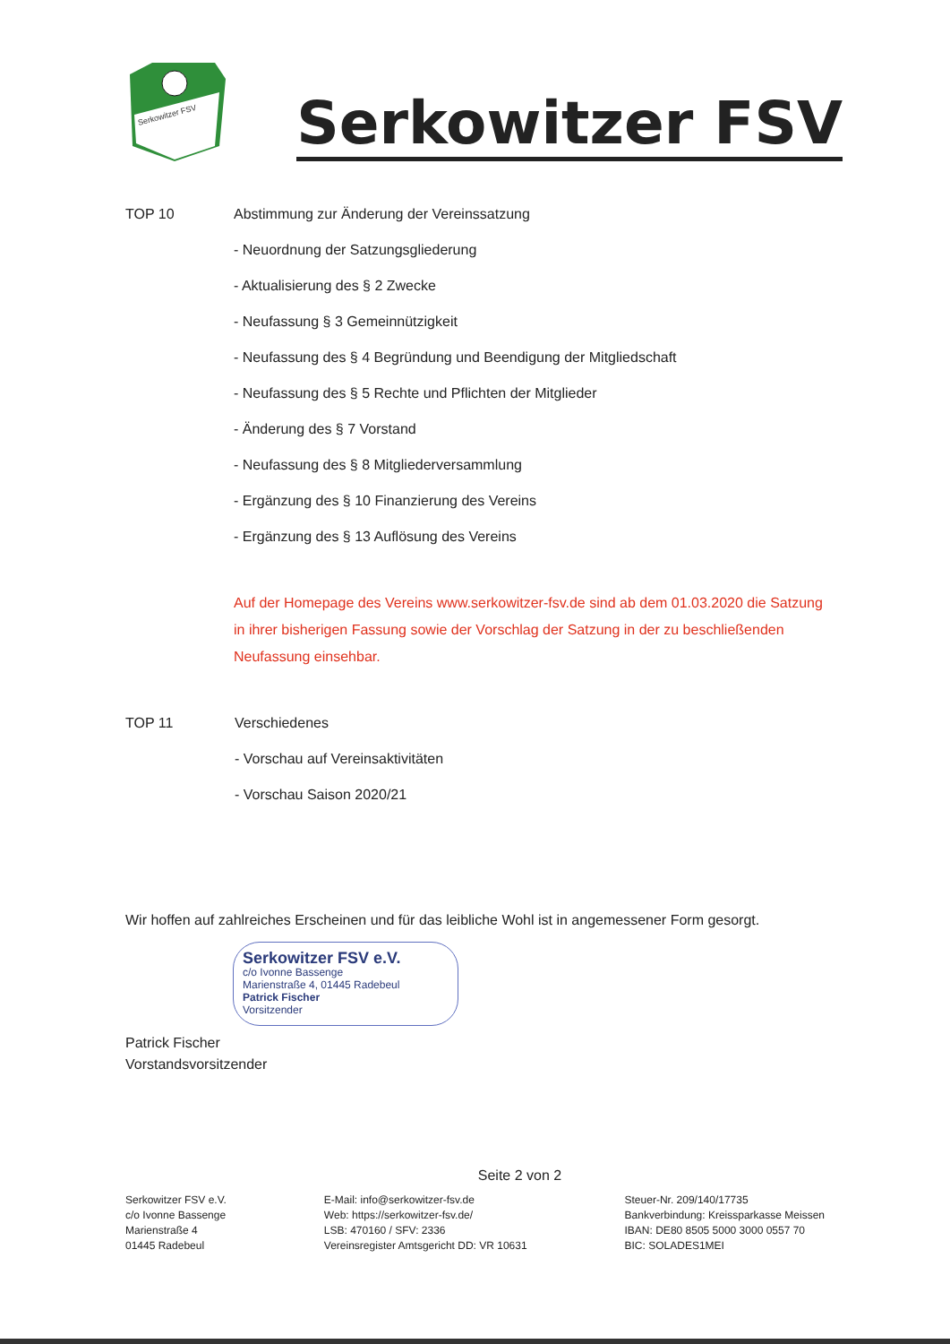Serkowitzer FSV
Serkowitzer FSV
TOP 10 Abstimmung zur Änderung der Vereinssatzung
- Neuordnung der Satzungsgliederung
- Aktualisierung des § 2 Zwecke
- Neufassung § 3 Gemeinnützigkeit
- Neufassung des § 4 Begründung und Beendigung der Mitgliedschaft
- Neufassung des § 5 Rechte und Pflichten der Mitglieder
- Änderung des § 7 Vorstand
- Neufassung des § 8 Mitgliederversammlung
- Ergänzung des § 10 Finanzierung des Vereins
- Ergänzung des § 13 Auflösung des Vereins
Auf der Homepage des Vereins www.serkowitzer-fsv.de sind ab dem 01.03.2020 die Satzung in ihrer bisherigen Fassung sowie der Vorschlag der Satzung in der zu beschließenden Neufassung einsehbar.
TOP 11 Verschiedenes
- Vorschau auf Vereinsaktivitäten
- Vorschau Saison 2020/21
Wir hoffen auf zahlreiches Erscheinen und für das leibliche Wohl ist in angemessener Form gesorgt.
Serkowitzer FSV e.V.
c/o Ivonne Bassenge
Marienstraße 4, 01445 Radebeul
Patrick Fischer
Vorsitzender
Patrick Fischer
Vorstandsvorsitzender
Seite 2 von 2
Serkowitzer FSV e.V.
c/o Ivonne Bassenge
Marienstraße 4
01445 Radebeul
E-Mail: info@serkowitzer-fsv.de
Web: https://serkowitzer-fsv.de/
LSB: 470160 / SFV: 2336
Vereinsregister Amtsgericht DD: VR 10631
Steuer-Nr. 209/140/17735
Bankverbindung: Kreissparkasse Meissen
IBAN: DE80 8505 5000 3000 0557 70
BIC: SOLADES1MEI